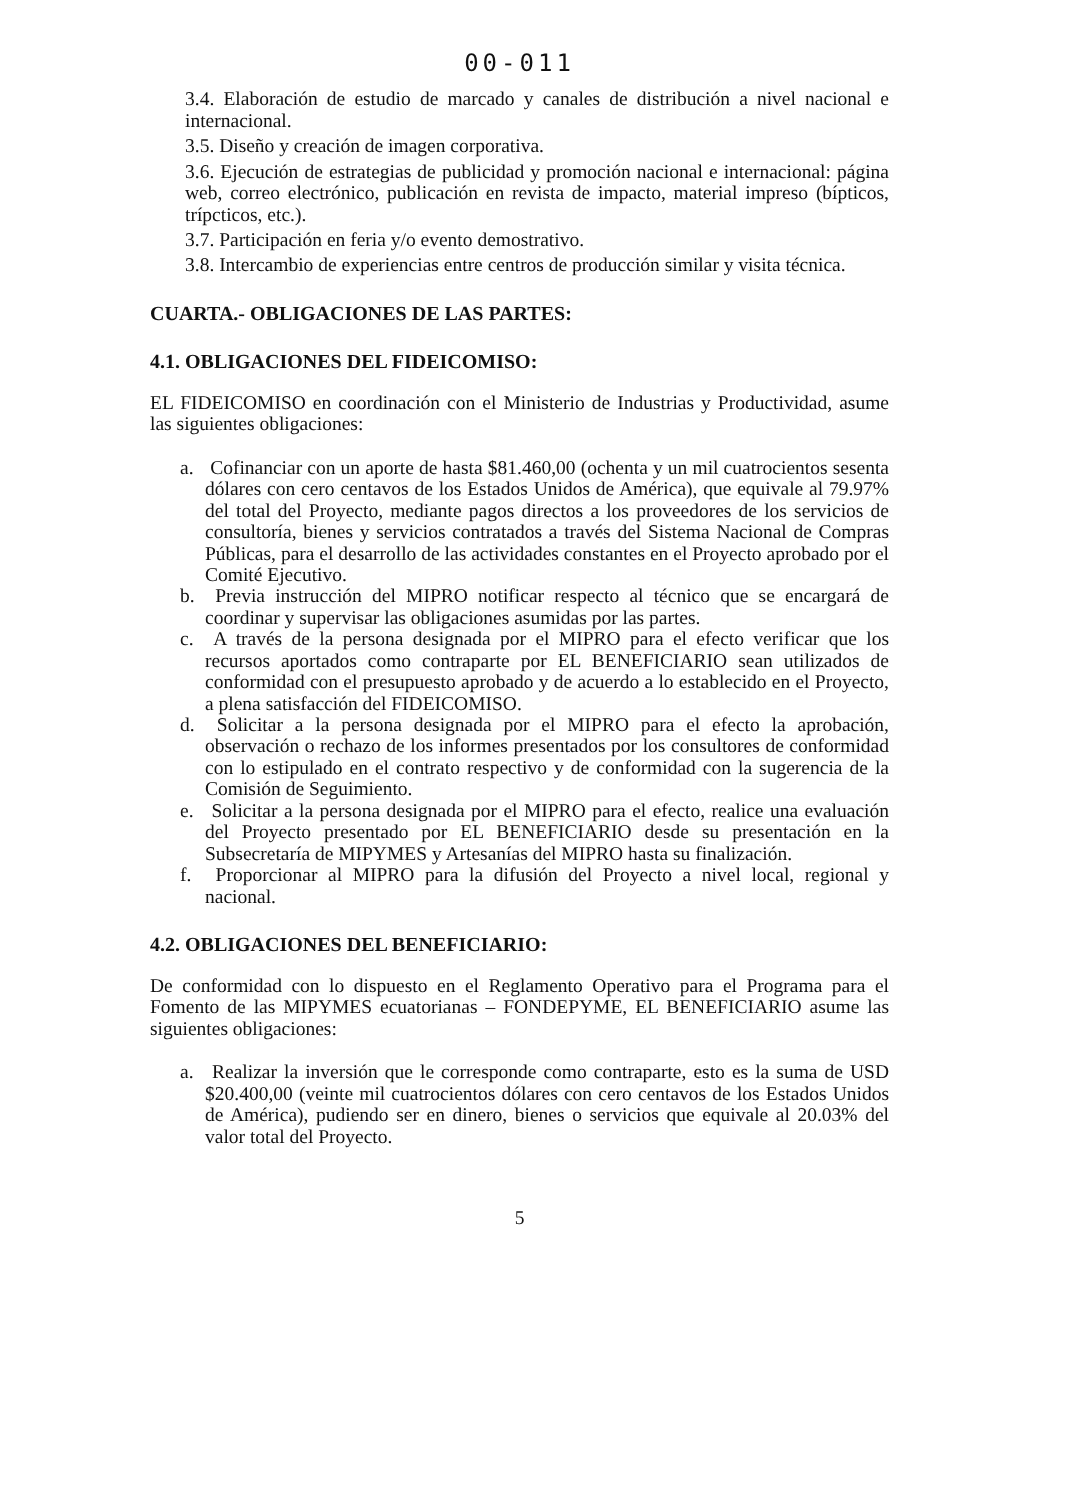00-011
3.4. Elaboración de estudio de marcado y canales de distribución a nivel nacional e internacional.
3.5. Diseño y creación de imagen corporativa.
3.6. Ejecución de estrategias de publicidad y promoción nacional e internacional: página web, correo electrónico, publicación en revista de impacto, material impreso (bípticos, trípcticos, etc.).
3.7. Participación en feria y/o evento demostrativo.
3.8. Intercambio de experiencias entre centros de producción similar y visita técnica.
CUARTA.- OBLIGACIONES DE LAS PARTES:
4.1. OBLIGACIONES DEL FIDEICOMISO:
EL FIDEICOMISO en coordinación con el Ministerio de Industrias y Productividad, asume las siguientes obligaciones:
a. Cofinanciar con un aporte de hasta $81.460,00 (ochenta y un mil cuatrocientos sesenta dólares con cero centavos de los Estados Unidos de América), que equivale al 79.97% del total del Proyecto, mediante pagos directos a los proveedores de los servicios de consultoría, bienes y servicios contratados a través del Sistema Nacional de Compras Públicas, para el desarrollo de las actividades constantes en el Proyecto aprobado por el Comité Ejecutivo.
b. Previa instrucción del MIPRO notificar respecto al técnico que se encargará de coordinar y supervisar las obligaciones asumidas por las partes.
c. A través de la persona designada por el MIPRO para el efecto verificar que los recursos aportados como contraparte por EL BENEFICIARIO sean utilizados de conformidad con el presupuesto aprobado y de acuerdo a lo establecido en el Proyecto, a plena satisfacción del FIDEICOMISO.
d. Solicitar a la persona designada por el MIPRO para el efecto la aprobación, observación o rechazo de los informes presentados por los consultores de conformidad con lo estipulado en el contrato respectivo y de conformidad con la sugerencia de la Comisión de Seguimiento.
e. Solicitar a la persona designada por el MIPRO para el efecto, realice una evaluación del Proyecto presentado por EL BENEFICIARIO desde su presentación en la Subsecretaría de MIPYMES y Artesanías del MIPRO hasta su finalización.
f. Proporcionar al MIPRO para la difusión del Proyecto a nivel local, regional y nacional.
4.2. OBLIGACIONES DEL BENEFICIARIO:
De conformidad con lo dispuesto en el Reglamento Operativo para el Programa para el Fomento de las MIPYMES ecuatorianas – FONDEPYME, EL BENEFICIARIO asume las siguientes obligaciones:
a. Realizar la inversión que le corresponde como contraparte, esto es la suma de USD $20.400,00 (veinte mil cuatrocientos dólares con cero centavos de los Estados Unidos de América), pudiendo ser en dinero, bienes o servicios que equivale al 20.03% del valor total del Proyecto.
5